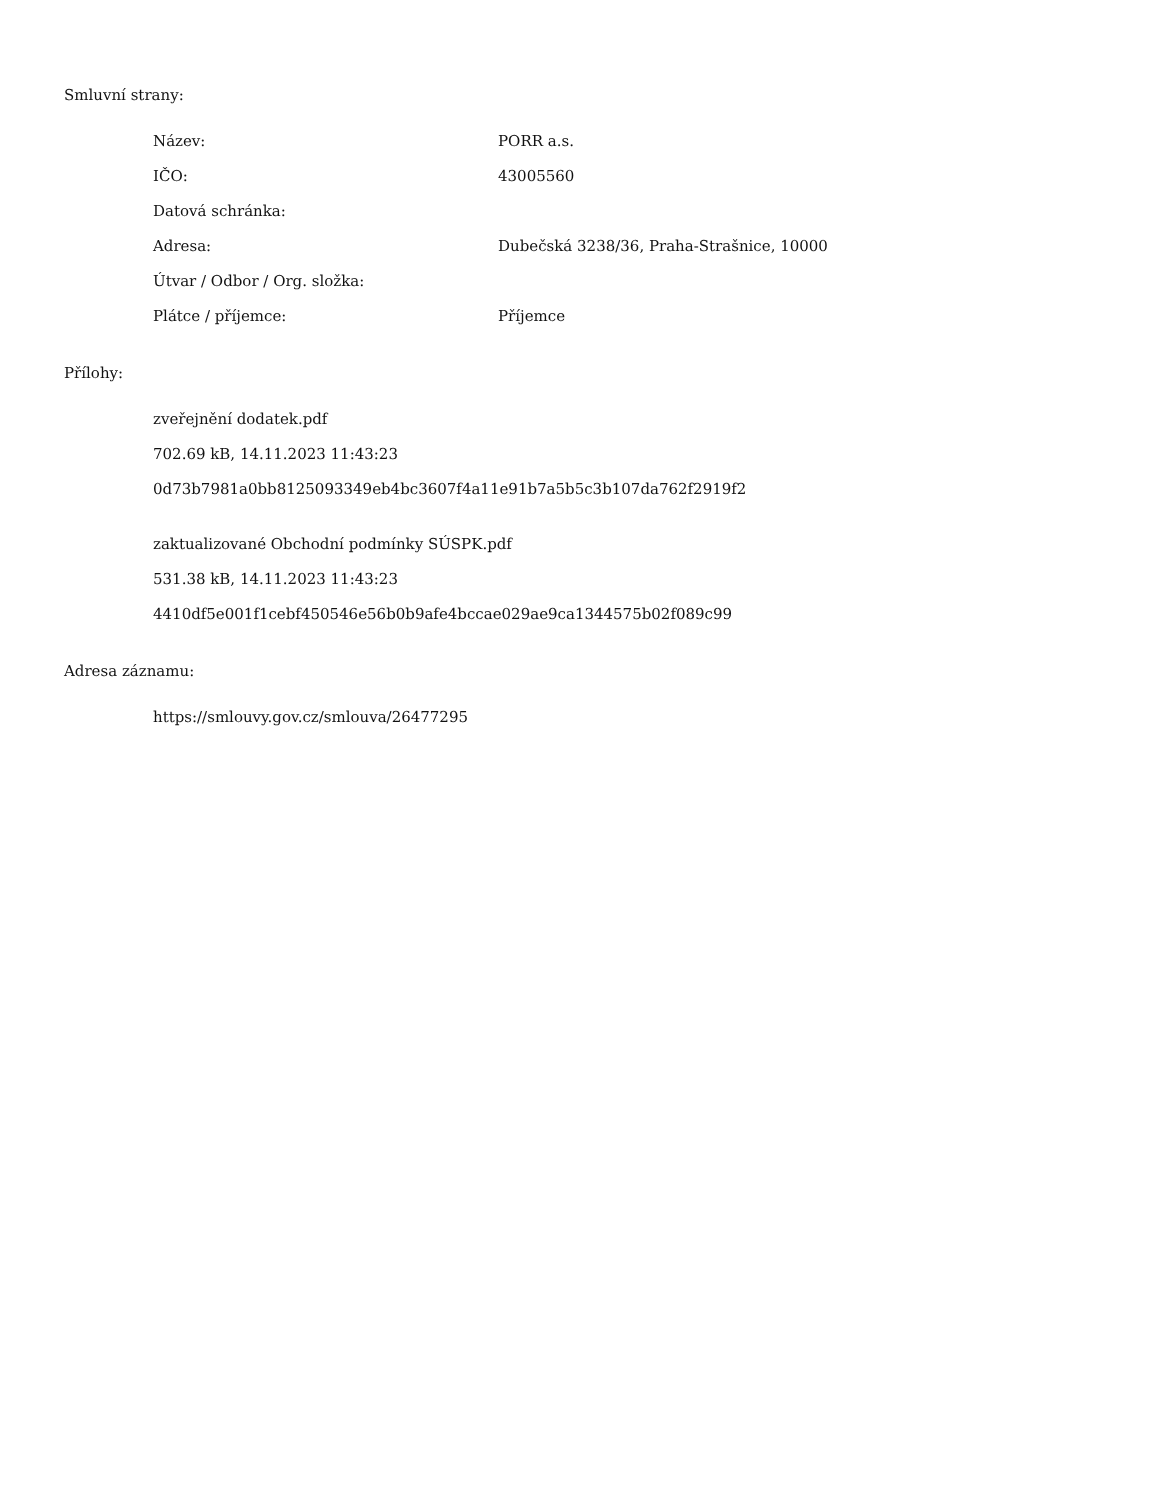Smluvní strany:
| Název: | PORR a.s. |
| IČO: | 43005560 |
| Datová schránka: | |
| Adresa: | Dubečská 3238/36, Praha-Strašnice, 10000 |
| Útvar / Odbor / Org. složka: | |
| Plátce / příjemce: | Příjemce |
Přílohy:
zveřejnění dodatek.pdf
702.69 kB, 14.11.2023 11:43:23
0d73b7981a0bb8125093349eb4bc3607f4a11e91b7a5b5c3b107da762f2919f2
zaktualizované Obchodní podmínky SÚSPK.pdf
531.38 kB, 14.11.2023 11:43:23
4410df5e001f1cebf450546e56b0b9afe4bccae029ae9ca1344575b02f089c99
Adresa záznamu:
https://smlouvy.gov.cz/smlouva/26477295